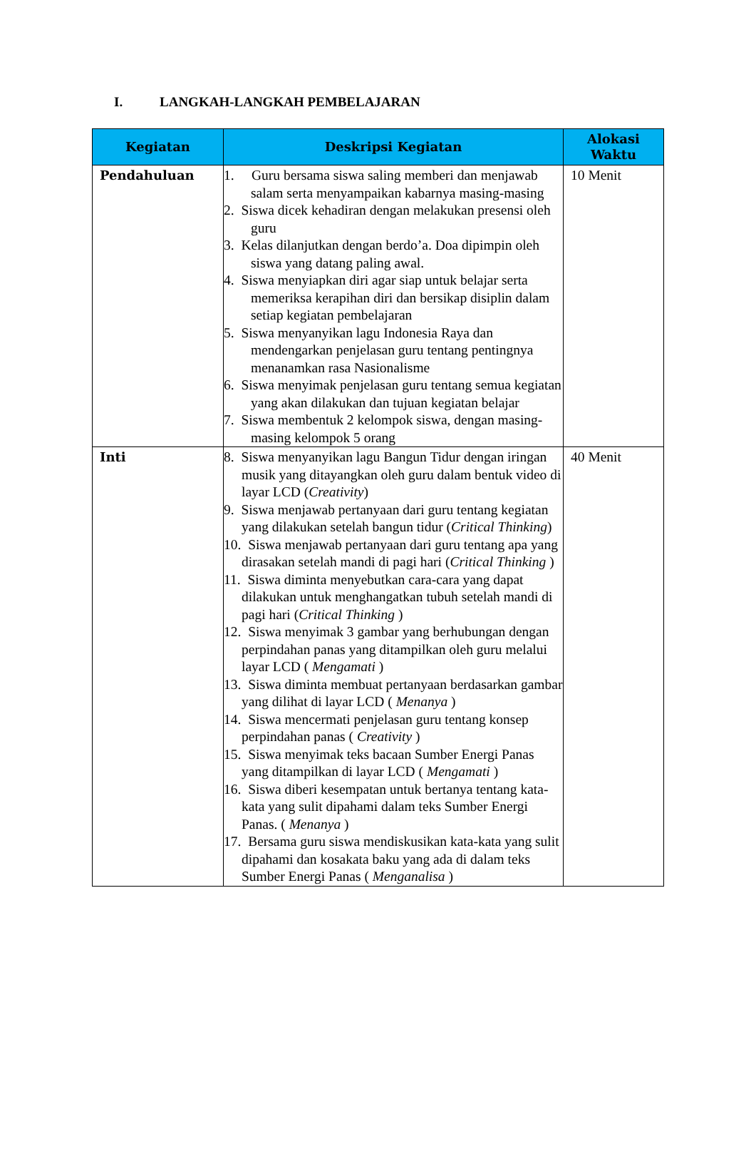I. LANGKAH-LANGKAH PEMBELAJARAN
| Kegiatan | Deskripsi Kegiatan | Alokasi Waktu |
| --- | --- | --- |
| Pendahuluan | 1. Guru bersama siswa saling memberi dan menjawab salam serta menyampaikan kabarnya masing-masing 2. Siswa dicek kehadiran dengan melakukan presensi oleh guru 3. Kelas dilanjutkan dengan berdo’a. Doa dipimpin oleh siswa yang datang paling awal. 4. Siswa menyiapkan diri agar siap untuk belajar serta memeriksa kerapihan diri dan bersikap disiplin dalam setiap kegiatan pembelajaran 5. Siswa menyanyikan lagu Indonesia Raya dan mendengarkan penjelasan guru tentang pentingnya menanamkan rasa Nasionalisme 6. Siswa menyimak penjelasan guru tentang semua kegiatan yang akan dilakukan dan tujuan kegiatan belajar 7. Siswa membentuk 2 kelompok siswa, dengan masing-masing kelompok 5 orang | 10 Menit |
| Inti | 8. Siswa menyanyikan lagu Bangun Tidur dengan iringan musik yang ditayangkan oleh guru dalam bentuk video di layar LCD ( Creativity ) 9. Siswa menjawab pertanyaan dari guru tentang kegiatan yang dilakukan setelah bangun tidur ( Critical Thinking ) 10. Siswa menjawab pertanyaan dari guru tentang apa yang dirasakan setelah mandi di pagi hari ( Critical Thinking ) 11. Siswa diminta menyebutkan cara-cara yang dapat dilakukan untuk menghangatkan tubuh setelah mandi di pagi hari ( Critical Thinking ) 12. Siswa menyimak 3 gambar yang berhubungan dengan perpindahan panas yang ditampilkan oleh guru melalui layar LCD ( Mengamati ) 13. Siswa diminta membuat pertanyaan berdasarkan gambar yang dilihat di layar LCD ( Menanya ) 14. Siswa mencermati penjelasan guru tentang konsep perpindahan panas ( Creativity ) 15. Siswa menyimak teks bacaan Sumber Energi Panas yang ditampilkan di layar LCD ( Mengamati ) 16. Siswa diberi kesempatan untuk bertanya tentang kata-kata yang sulit dipahami dalam teks Sumber Energi Panas. ( Menanya ) 17. Bersama guru siswa mendiskusikan kata-kata yang sulit dipahami dan kosakata baku yang ada di dalam teks Sumber Energi Panas ( Menganalisa ) | 40 Menit |